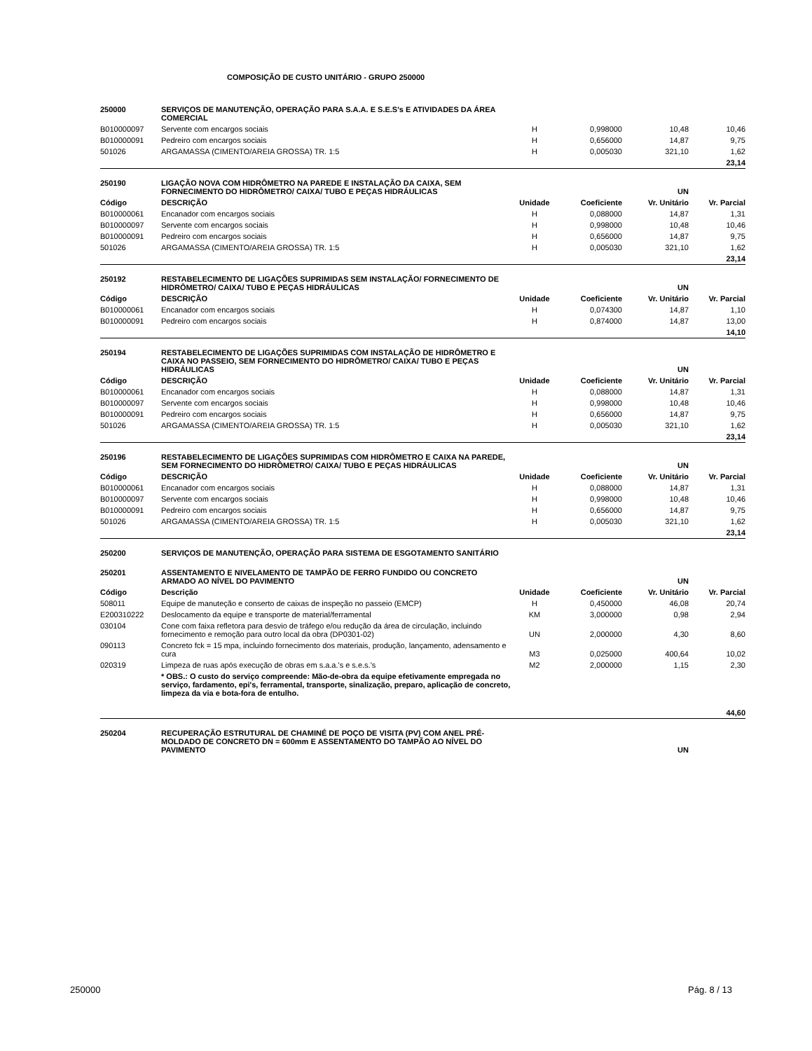COMPOSIÇÃO DE CUSTO UNITÁRIO - GRUPO 250000
| 250000 | SERVIÇOS DE MANUTENÇÃO, OPERAÇÃO PARA S.A.A. E S.E.S's E ATIVIDADES DA ÁREA COMERCIAL | | | | |
| B010000097 | Servente com encargos sociais | H | 0,998000 | 10,48 | 10,46 |
| B010000091 | Pedreiro com encargos sociais | H | 0,656000 | 14,87 | 9,75 |
| 501026 | ARGAMASSA (CIMENTO/AREIA GROSSA) TR. 1:5 | H | 0,005030 | 321,10 | 1,62 |
| 23,14 | | | | | |
| 250190 | LIGAÇÃO NOVA COM HIDRÔMETRO NA PAREDE E INSTALAÇÃO DA CAIXA, SEM FORNECIMENTO DO HIDRÔMETRO/ CAIXA/ TUBO E PEÇAS HIDRÁULICAS | | | UN | |
| Código | DESCRIÇÃO | Unidade | Coeficiente | Vr. Unitário | Vr. Parcial |
| B010000061 | Encanador com encargos sociais | H | 0,088000 | 14,87 | 1,31 |
| B010000097 | Servente com encargos sociais | H | 0,998000 | 10,48 | 10,46 |
| B010000091 | Pedreiro com encargos sociais | H | 0,656000 | 14,87 | 9,75 |
| 501026 | ARGAMASSA (CIMENTO/AREIA GROSSA) TR. 1:5 | H | 0,005030 | 321,10 | 1,62 |
| 23,14 | | | | | |
| 250192 | RESTABELECIMENTO DE LIGAÇÕES SUPRIMIDAS SEM INSTALAÇÃO/ FORNECIMENTO DE HIDRÔMETRO/ CAIXA/ TUBO E PEÇAS HIDRÁULICAS | | | UN | |
| Código | DESCRIÇÃO | Unidade | Coeficiente | Vr. Unitário | Vr. Parcial |
| B010000061 | Encanador com encargos sociais | H | 0,074300 | 14,87 | 1,10 |
| B010000091 | Pedreiro com encargos sociais | H | 0,874000 | 14,87 | 13,00 |
| 14,10 | | | | | |
| 250194 | RESTABELECIMENTO DE LIGAÇÕES SUPRIMIDAS COM INSTALAÇÃO DE HIDRÔMETRO E CAIXA NO PASSEIO, SEM FORNECIMENTO DO HIDRÔMETRO/ CAIXA/ TUBO E PEÇAS HIDRÁULICAS | | | UN | |
| Código | DESCRIÇÃO | Unidade | Coeficiente | Vr. Unitário | Vr. Parcial |
| B010000061 | Encanador com encargos sociais | H | 0,088000 | 14,87 | 1,31 |
| B010000097 | Servente com encargos sociais | H | 0,998000 | 10,48 | 10,46 |
| B010000091 | Pedreiro com encargos sociais | H | 0,656000 | 14,87 | 9,75 |
| 501026 | ARGAMASSA (CIMENTO/AREIA GROSSA) TR. 1:5 | H | 0,005030 | 321,10 | 1,62 |
| 23,14 | | | | | |
| 250196 | RESTABELECIMENTO DE LIGAÇÕES SUPRIMIDAS COM HIDRÔMETRO E CAIXA NA PAREDE, SEM FORNECIMENTO DO HIDRÔMETRO/ CAIXA/ TUBO E PEÇAS HIDRÁULICAS | | | UN | |
| Código | DESCRIÇÃO | Unidade | Coeficiente | Vr. Unitário | Vr. Parcial |
| B010000061 | Encanador com encargos sociais | H | 0,088000 | 14,87 | 1,31 |
| B010000097 | Servente com encargos sociais | H | 0,998000 | 10,48 | 10,46 |
| B010000091 | Pedreiro com encargos sociais | H | 0,656000 | 14,87 | 9,75 |
| 501026 | ARGAMASSA (CIMENTO/AREIA GROSSA) TR. 1:5 | H | 0,005030 | 321,10 | 1,62 |
| 23,14 | | | | | |
| 250200 | SERVIÇOS DE MANUTENÇÃO, OPERAÇÃO PARA SISTEMA DE ESGOTAMENTO SANITÁRIO | | | | |
| 250201 | ASSENTAMENTO E NIVELAMENTO DE TAMPÃO DE FERRO FUNDIDO OU CONCRETO ARMADO AO NÍVEL DO PAVIMENTO | | | UN | |
| Código | Descrição | Unidade | Coeficiente | Vr. Unitário | Vr. Parcial |
| 508011 | Equipe de manuteção e conserto de caixas de inspeção no passeio (EMCP) | H | 0,450000 | 46,08 | 20,74 |
| E200310222 | Deslocamento da equipe e transporte de material/ferramental | KM | 3,000000 | 0,98 | 2,94 |
| 030104 | Cone com faixa refletora para desvio de tráfego e/ou redução da área de circulação, incluindo fornecimento e remoção para outro local da obra (DP0301-02) | UN | 2,000000 | 4,30 | 8,60 |
| 090113 | Concreto fck = 15 mpa, incluindo fornecimento dos materiais, produção, lançamento, adensamento e cura | M3 | 0,025000 | 400,64 | 10,02 |
| 020319 | Limpeza de ruas após execução de obras em s.a.a.'s e s.e.s.'s | M2 | 2,000000 | 1,15 | 2,30 |
| | * OBS.: O custo do serviço compreende: Mão-de-obra da equipe efetivamente empregada no serviço, fardamento, epi's, ferramental, transporte, sinalização, preparo, aplicação de concreto, limpeza da via e bota-fora de entulho. | | | | |
| 44,60 | | | | | |
| 250204 | RECUPERAÇÃO ESTRUTURAL DE CHAMINÉ DE POÇO DE VISITA (PV) COM ANEL PRÉ-MOLDADO DE CONCRETO DN = 600mm E ASSENTAMENTO DO TAMPÃO AO NÍVEL DO PAVIMENTO | | | UN | |
250000 Pág. 8 / 13